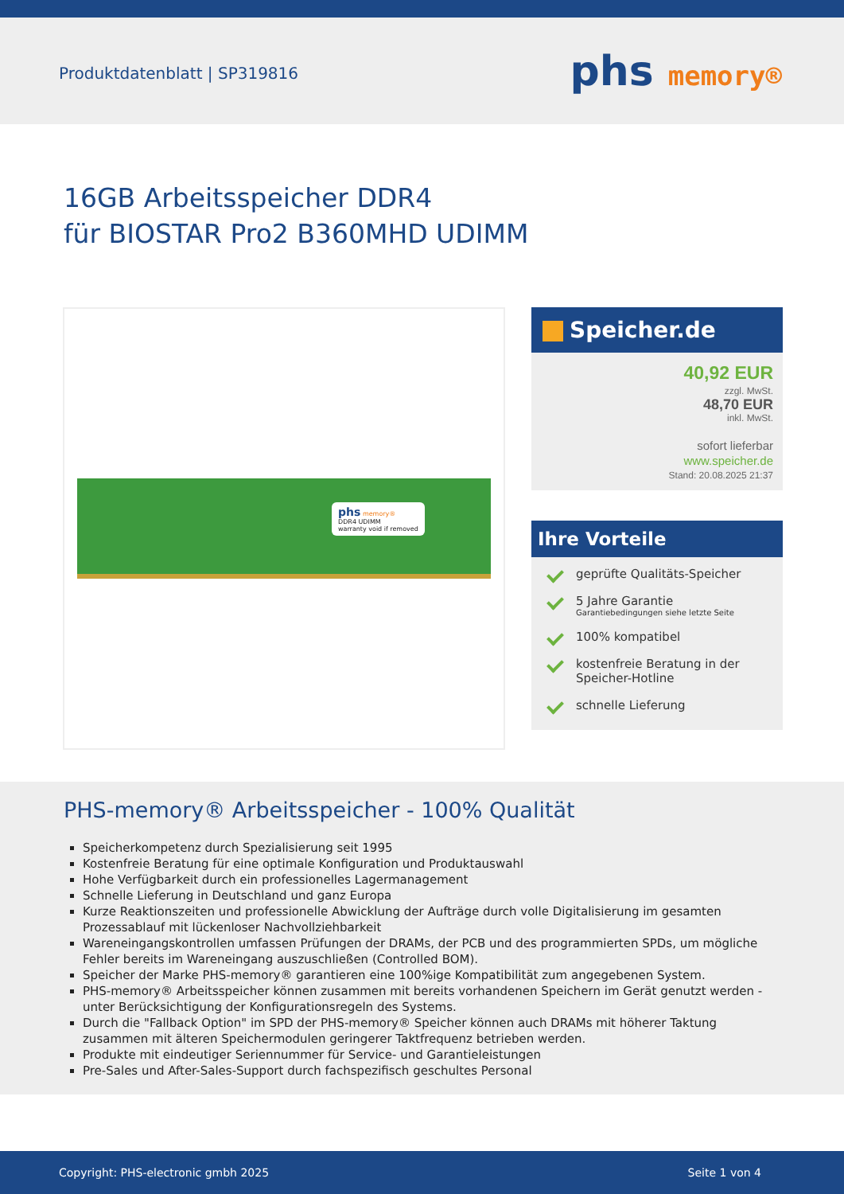Produktdatenblatt | SP319816
phs memory®
16GB Arbeitsspeicher DDR4
für BIOSTAR Pro2 B360MHD UDIMM
phs memory®
DDR4 UDIMM
warranty void if removed
Speicher.de
40,92 EUR
zzgl. MwSt.
48,70 EUR
inkl. MwSt.
sofort lieferbar
www.speicher.de
Stand: 20.08.2025 21:37
Ihre Vorteile
geprüfte Qualitäts-Speicher
5 Jahre Garantie
Garantiebedingungen siehe letzte Seite
100% kompatibel
kostenfreie Beratung in der Speicher-Hotline
schnelle Lieferung
PHS-memory® Arbeitsspeicher - 100% Qualität
Speicherkompetenz durch Spezialisierung seit 1995
Kostenfreie Beratung für eine optimale Konfiguration und Produktauswahl
Hohe Verfügbarkeit durch ein professionelles Lagermanagement
Schnelle Lieferung in Deutschland und ganz Europa
Kurze Reaktionszeiten und professionelle Abwicklung der Aufträge durch volle Digitalisierung im gesamten Prozessablauf mit lückenloser Nachvollziehbarkeit
Wareneingangskontrollen umfassen Prüfungen der DRAMs, der PCB und des programmierten SPDs, um mögliche Fehler bereits im Wareneingang auszuschließen (Controlled BOM).
Speicher der Marke PHS-memory® garantieren eine 100%ige Kompatibilität zum angegebenen System.
PHS-memory® Arbeitsspeicher können zusammen mit bereits vorhandenen Speichern im Gerät genutzt werden - unter Berücksichtigung der Konfigurationsregeln des Systems.
Durch die "Fallback Option" im SPD der PHS-memory® Speicher können auch DRAMs mit höherer Taktung zusammen mit älteren Speichermodulen geringerer Taktfrequenz betrieben werden.
Produkte mit eindeutiger Seriennummer für Service- und Garantieleistungen
Pre-Sales und After-Sales-Support durch fachspezifisch geschultes Personal
Copyright: PHS-electronic gmbh 2025 Seite 1 von 4